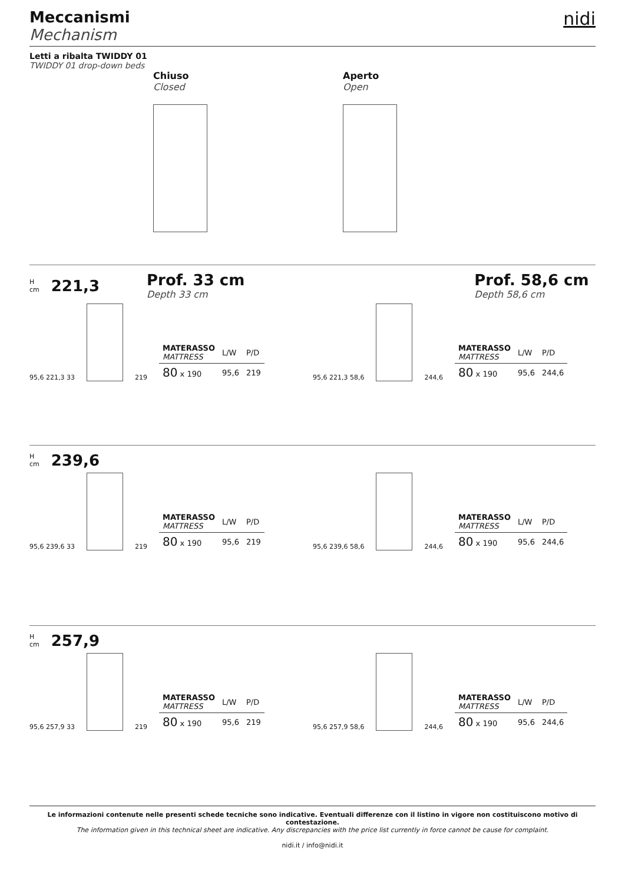Meccanismi
Mechanism
nidi
Letti a ribalta TWIDDY 01
TWIDDY 01 drop-down beds
Chiuso
Closed
Aperto
Open
H
cm 221,3 Prof. 33 cm
Depth 33 cm Prof. 58,6 cm
Depth 58,6 cm
95,6 221,3 33
219
| MATERASSO MATTRESS | L/W | P/D |
| 80 x 190 | 95,6 | 219 |
95,6 221,3 58,6
244,6
| MATERASSO MATTRESS | L/W | P/D |
| 80 x 190 | 95,6 | 244,6 |
H
cm 239,6
95,6 239,6 33
219
| MATERASSO MATTRESS | L/W | P/D |
| 80 x 190 | 95,6 | 219 |
95,6 239,6 58,6
244,6
| MATERASSO MATTRESS | L/W | P/D |
| 80 x 190 | 95,6 | 244,6 |
H
cm 257,9
95,6 257,9 33
219
| MATERASSO MATTRESS | L/W | P/D |
| 80 x 190 | 95,6 | 219 |
95,6 257,9 58,6
244,6
| MATERASSO MATTRESS | L/W | P/D |
| 80 x 190 | 95,6 | 244,6 |
Le informazioni contenute nelle presenti schede tecniche sono indicative. Eventuali differenze con il listino in vigore non costituiscono motivo di contestazione.
The information given in this technical sheet are indicative. Any discrepancies with the price list currently in force cannot be cause for complaint.
nidi.it / info@nidi.it